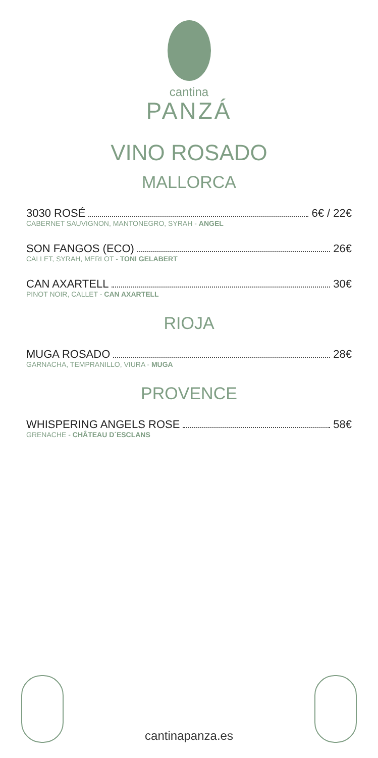cantina
PANZÁ
VINO ROSADO
MALLORCA
3030 ROSÉ 6€ / 22€
CABERNET SAUVIGNON, MANTONEGRO, SYRAH - ANGEL
SON FANGOS (ECO) 26€
CALLET, SYRAH, MERLOT - TONI GELABERT
CAN AXARTELL 30€
PINOT NOIR, CALLET - CAN AXARTELL
RIOJA
MUGA ROSADO 28€
GARNACHA, TEMPRANILLO, VIURA - MUGA
PROVENCE
WHISPERING ANGELS ROSE 58€
GRENACHE - CHÂTEAU D´ESCLANS
cantinapanza.es